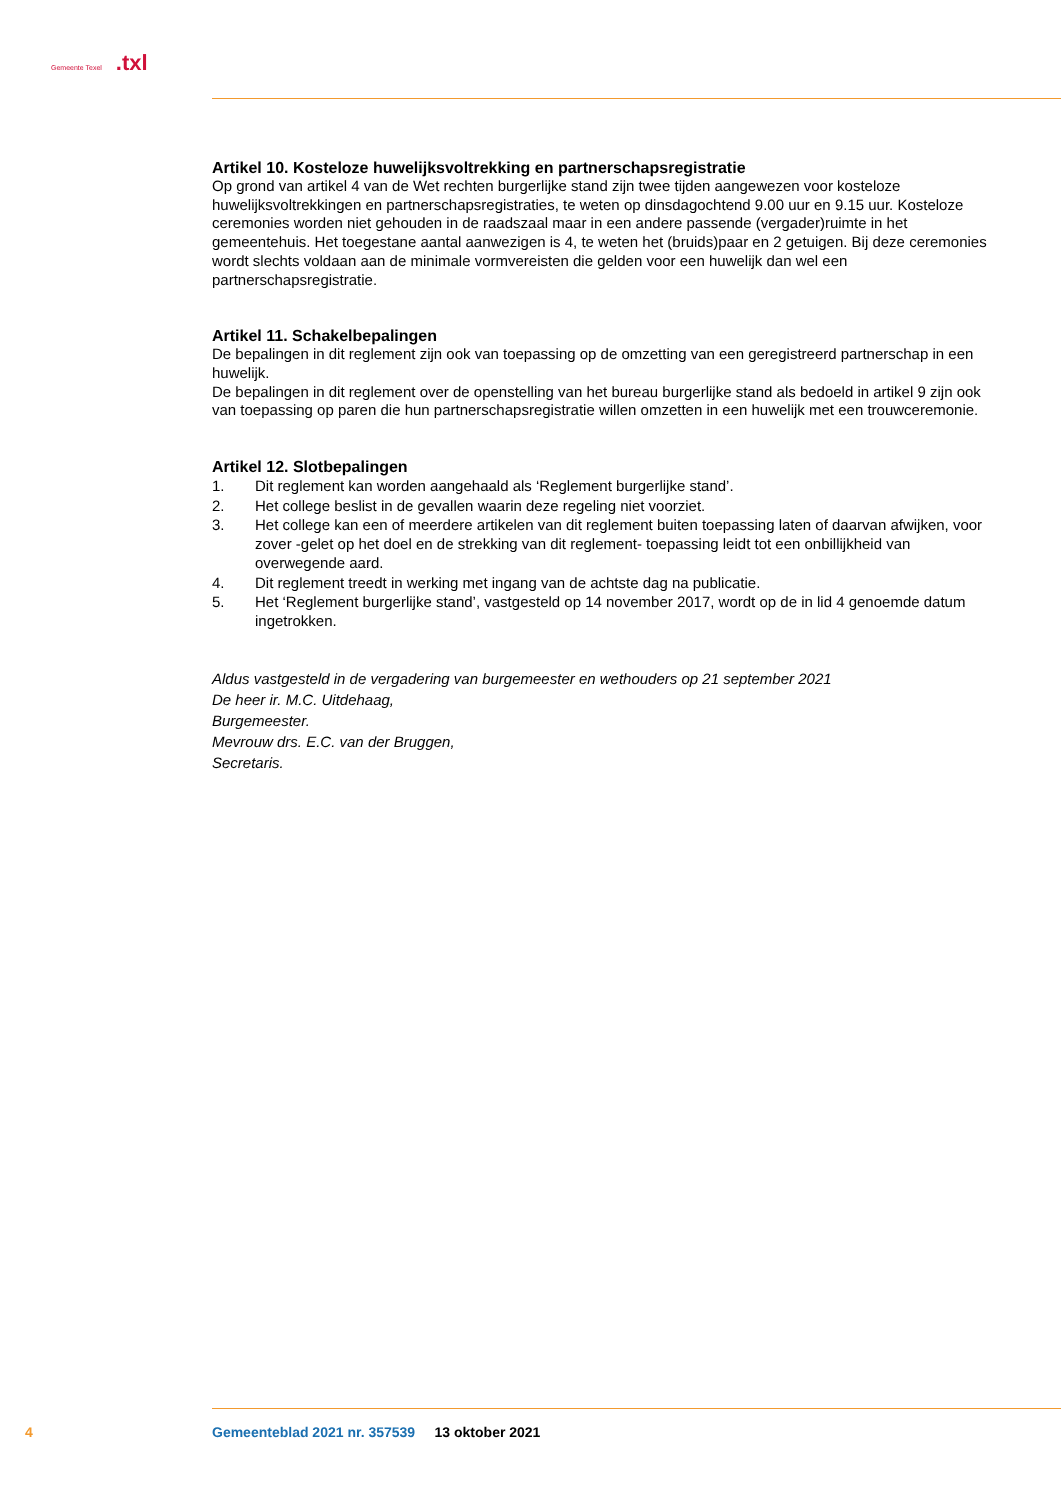Gemeente Texel.txl
Artikel 10. Kosteloze huwelijksvoltrekking en partnerschapsregistratie
Op grond van artikel 4 van de Wet rechten burgerlijke stand zijn twee tijden aangewezen voor kosteloze huwelijksvoltrekkingen en partnerschapsregistraties, te weten op dinsdagochtend 9.00 uur en 9.15 uur. Kosteloze ceremonies worden niet gehouden in de raadszaal maar in een andere passende (vergader)ruimte in het gemeentehuis. Het toegestane aantal aanwezigen is 4, te weten het (bruids)paar en 2 getuigen. Bij deze ceremonies wordt slechts voldaan aan de minimale vormvereisten die gelden voor een huwelijk dan wel een partnerschapsregistratie.
Artikel 11. Schakelbepalingen
De bepalingen in dit reglement zijn ook van toepassing op de omzetting van een geregistreerd partnerschap in een huwelijk.
De bepalingen in dit reglement over de openstelling van het bureau burgerlijke stand als bedoeld in artikel 9 zijn ook van toepassing op paren die hun partnerschapsregistratie willen omzetten in een huwelijk met een trouwceremonie.
Artikel 12. Slotbepalingen
1. Dit reglement kan worden aangehaald als ‘Reglement burgerlijke stand’.
2. Het college beslist in de gevallen waarin deze regeling niet voorziet.
3. Het college kan een of meerdere artikelen van dit reglement buiten toepassing laten of daarvan afwijken, voor zover -gelet op het doel en de strekking van dit reglement- toepassing leidt tot een onbillijkheid van overwegende aard.
4. Dit reglement treedt in werking met ingang van de achtste dag na publicatie.
5. Het ‘Reglement burgerlijke stand’, vastgesteld op 14 november 2017, wordt op de in lid 4 genoemde datum ingetrokken.
Aldus vastgesteld in de vergadering van burgemeester en wethouders op 21 september 2021
De heer ir. M.C. Uitdehaag,
Burgemeester.
Mevrouw drs. E.C. van der Bruggen,
Secretaris.
4 Gemeenteblad 2021 nr. 357539 13 oktober 2021